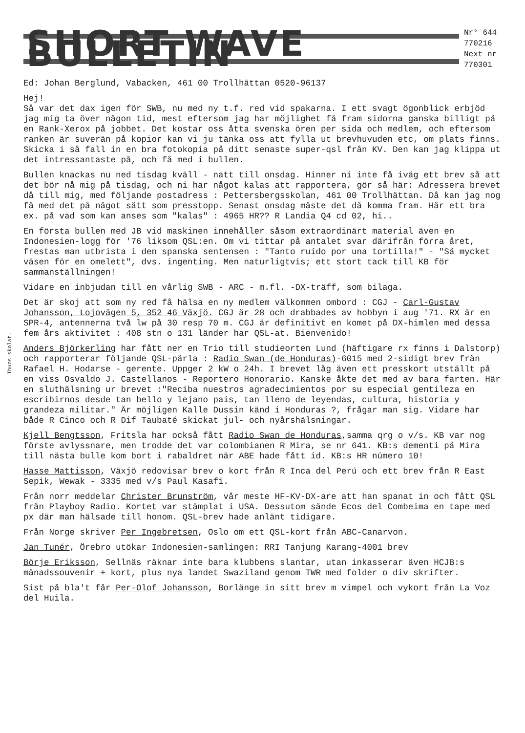SHORT WAVE BULLETIN
Nr° 644
770216
Next nr
770301
Ed: Johan Berglund, Vabacken, 461 00 Trollhättan 0520-96137
Hej!
Så var det dax igen för SWB, nu med ny t.f. red vid spakarna. I ett svagt ögonblick erbjöd jag mig ta över någon tid, mest eftersom jag har möjlighet få fram sidorna ganska billigt på en Rank-Xerox på jobbet. Det kostar oss åtta svenska ören per sida och medlem, och eftersom ranken är suverän på kopior kan vi ju tänka oss att fylla ut brevhuvuden etc, om plats finns. Skicka i så fall in en bra fotokopia på ditt senaste super-qsl från KV. Den kan jag klippa ut det intressantaste på, och få med i bullen.
Bullen knackas nu ned tisdag kväll - natt till onsdag. Hinner ni inte få iväg ett brev så att det bör nå mig på tisdag, och ni har något kalas att rapportera, gör så här: Adressera brevet då till mig, med följande postadress : Pettersbergsskolan, 461 00 Trollhättan. Då kan jag nog få med det på något sätt som presstopp. Senast onsdag måste det då komma fram. Här ett bra ex. på vad som kan anses som "kalas" : 4965 HR?? R Landia Q4 cd 02, hi..
En första bullen med JB vid maskinen innehåller såsom extraordinärt material även en Indonesien-logg för '76 liksom QSL:en. Om vi tittar på antalet svar därifrån förra året, frestas man utbrista i den spanska sentensen : "Tanto ruído por una tortilla!" - "Så mycket väsen för en omelett", dvs. ingenting. Men naturligtvis; ett stort tack till KB för sammanställningen!
Vidare en inbjudan till en vårlig SWB - ARC - m.fl. -DX-träff, som bilaga.
Det är skoj att som ny red få hälsa en ny medlem välkommen ombord : CGJ - Carl-Gustav Johansson, Lojovägen 5, 352 46 Växjö. CGJ är 28 och drabbades av hobbyn i aug '71. RX är en SPR-4, antennerna två lw på 30 resp 70 m. CGJ är definitivt en komet på DX-himlen med dessa fem års aktivitet : 408 stn o 131 länder har QSL-at. Bienvenido!
Anders Björkerling har fått ner en Trio till studieorten Lund (häftigare rx finns i Dalstorp) och rapporterar följande QSL-pärla : Radio Swan (de Honduras)-6015 med 2-sidigt brev från Rafael H. Hodarse - gerente. Uppger 2 kW o 24h. I brevet låg även ett presskort utställt på en viss Osvaldo J. Castellanos - Reportero Honorario. Kanske åkte det med av bara farten. Här en sluthälsning ur brevet :"Reciba nuestros agradecimientos por su especial gentileza en escribirnos desde tan bello y lejano país, tan lleno de leyendas, cultura, historia y grandeza militar." Är möjligen Kalle Dussin känd i Honduras ?, frågar man sig. Vidare har både R Cinco och R Dif Taubaté skickat jul- och nyårshälsningar.
Kjell Bengtsson, Fritsla har också fått Radio Swan de Honduras,samma qrg o v/s. KB var nog förste avlyssnare, men trodde det var colombianen R Mira, se nr 641. KB:s dementi på Mira till nästa bulle kom bort i rabaldret när ABE hade fått id. KB:s HR número 10!
Hasse Mattisson, Växjö redovisar brev o kort från R Inca del Perú och ett brev från R East Sepik, Wewak - 3335 med v/s Paul Kasafi.
Från norr meddelar Christer Brunström, vår meste HF-KV-DX-are att han spanat in och fått QSL från Playboy Radio. Kortet var stämplat i USA. Dessutom sände Ecos del Combeima en tape med px där man hälsade till honom. QSL-brev hade anlänt tidigare.
Från Norge skriver Per Ingebretsen, Oslo om ett QSL-kort från ABC-Canarvon.
Jan Tunér, Örebro utökar Indonesien-samlingen: RRI Tanjung Karang-4001 brev
Börje Eriksson, Sellnäs räknar inte bara klubbens slantar, utan inkasserar även HCJB:s månadssouvenir + kort, plus nya landet Swaziland genom TWR med folder o div skrifter.
Sist på bla't får Per-Olof Johansson, Borlänge in sitt brev m vimpel och vykort från La Voz del Huila.
Thuns skolat.